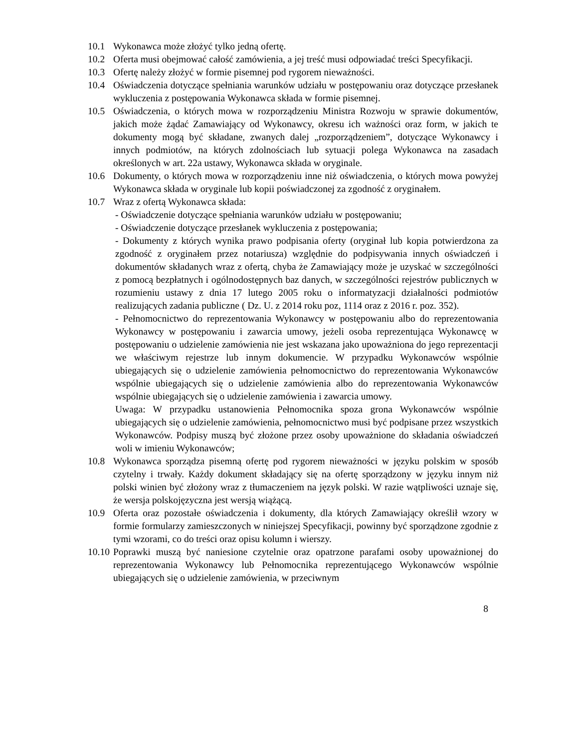10.1 Wykonawca może złożyć tylko jedną ofertę.
10.2 Oferta musi obejmować całość zamówienia, a jej treść musi odpowiadać treści Specyfikacji.
10.3 Ofertę należy złożyć w formie pisemnej pod rygorem nieważności.
10.4 Oświadczenia dotyczące spełniania warunków udziału w postępowaniu oraz dotyczące przesłanek wykluczenia z postępowania Wykonawca składa w formie pisemnej.
10.5 Oświadczenia, o których mowa w rozporządzeniu Ministra Rozwoju w sprawie dokumentów, jakich może żądać Zamawiający od Wykonawcy, okresu ich ważności oraz form, w jakich te dokumenty mogą być składane, zwanych dalej „rozporządzeniem”, dotyczące Wykonawcy i innych podmiotów, na których zdolnościach lub sytuacji polega Wykonawca na zasadach określonych w art. 22a ustawy, Wykonawca składa w oryginale.
10.6 Dokumenty, o których mowa w rozporządzeniu inne niż oświadczenia, o których mowa powyżej Wykonawca składa w oryginale lub kopii poświadczonej za zgodność z oryginałem.
10.7 Wraz z ofertą Wykonawca składa:
- Oświadczenie dotyczące spełniania warunków udziału w postępowaniu;
- Oświadczenie dotyczące przesłanek wykluczenia z postępowania;
- Dokumenty z których wynika prawo podpisania oferty (oryginał lub kopia potwierdzona za zgodność z oryginałem przez notariusza) względnie do podpisywania innych oświadczeń i dokumentów składanych wraz z ofertą, chyba że Zamawiający może je uzyskać w szczególności z pomocą bezpłatnych i ogólnodostępnych baz danych, w szczególności rejestrów publicznych w rozumieniu ustawy z dnia 17 lutego 2005 roku o informatyzacji działalności podmiotów realizujących zadania publiczne ( Dz. U. z 2014 roku poz, 1114 oraz z 2016 r. poz. 352).
- Pełnomocnictwo do reprezentowania Wykonawcy w postępowaniu albo do reprezentowania Wykonawcy w postępowaniu i zawarcia umowy, jeżeli osoba reprezentująca Wykonawcę w postępowaniu o udzielenie zamówienia nie jest wskazana jako upoważniona do jego reprezentacji we właściwym rejestrze lub innym dokumencie. W przypadku Wykonawców wspólnie ubiegających się o udzielenie zamówienia pełnomocnictwo do reprezentowania Wykonawców wspólnie ubiegających się o udzielenie zamówienia albo do reprezentowania Wykonawców wspólnie ubiegających się o udzielenie zamówienia i zawarcia umowy.
Uwaga: W przypadku ustanowienia Pełnomocnika spoza grona Wykonawców wspólnie ubiegających się o udzielenie zamówienia, pełnomocnictwo musi być podpisane przez wszystkich Wykonawców. Podpisy muszą być złożone przez osoby upoważnione do składania oświadczeń woli w imieniu Wykonawców;
10.8 Wykonawca sporządza pisemną ofertę pod rygorem nieważności w języku polskim w sposób czytelny i trwały. Każdy dokument składający się na ofertę sporządzony w języku innym niż polski winien być złożony wraz z tłumaczeniem na język polski. W razie wątpliwości uznaje się, że wersja polskojęzyczna jest wersją wiążącą.
10.9 Oferta oraz pozostałe oświadczenia i dokumenty, dla których Zamawiający określił wzory w formie formularzy zamieszczonych w niniejszej Specyfikacji, powinny być sporządzone zgodnie z tymi wzorami, co do treści oraz opisu kolumn i wierszy.
10.10
Poprawki muszą być naniesione czytelnie oraz opatrzone parafami osoby upoważnionej do reprezentowania Wykonawcy lub Pełnomocnika reprezentującego Wykonawców wspólnie ubiegających się o udzielenie zamówienia, w przeciwnym
8